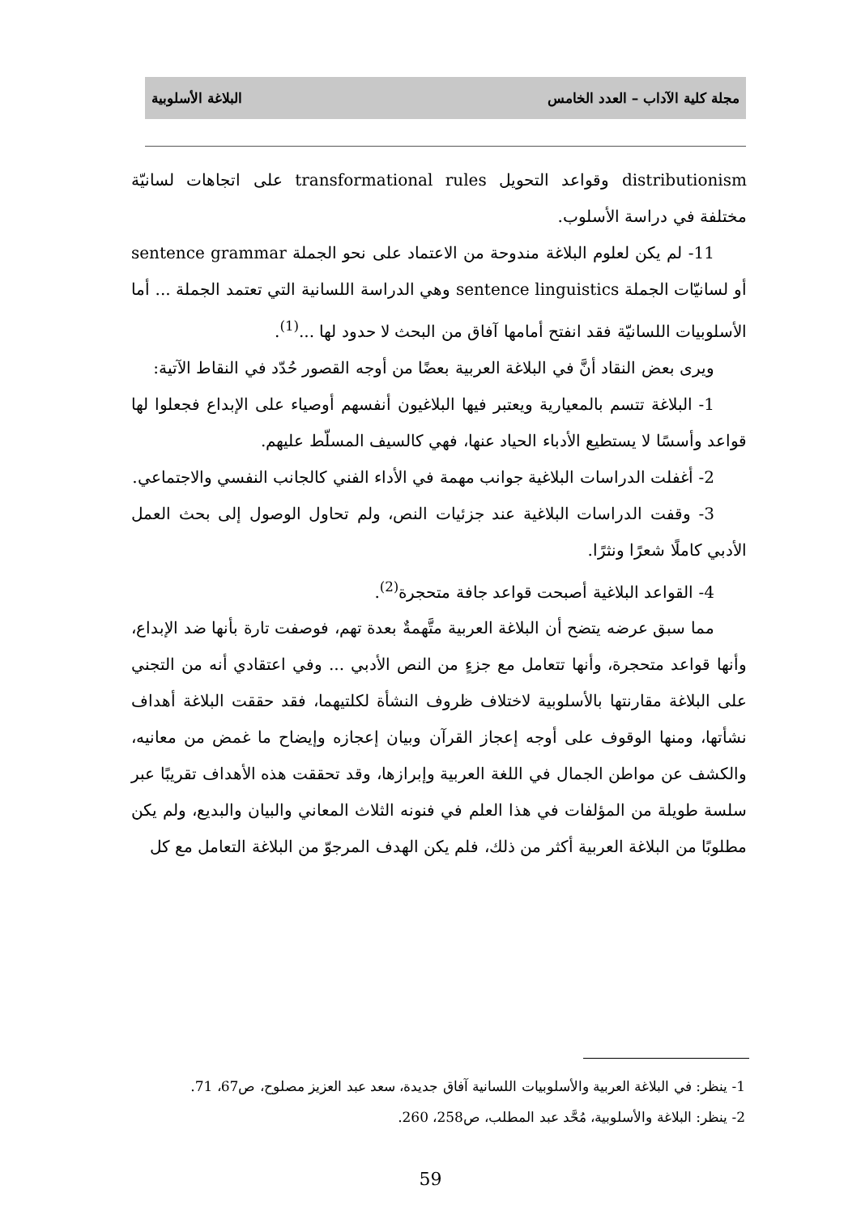مجلة كلية الآداب – العدد الخامس البلاغة الأسلوبية
distributionism وقواعد التحويل transformational rules على اتجاهات لسانيّة مختلفة في دراسة الأسلوب.
11- لم يكن لعلوم البلاغة مندوحة من الاعتماد على نحو الجملة sentence grammar أو لسانيّات الجملة sentence linguistics وهي الدراسة اللسانية التي تعتمد الجملة ... أما الأسلوبيات اللسانيّة فقد انفتح أمامها آفاق من البحث لا حدود لها ...<sup>(1)</sup>.
ويرى بعض النقاد أنَّ في البلاغة العربية بعضًا من أوجه القصور حُدّد في النقاط الآتية:
1- البلاغة تتسم بالمعيارية ويعتبر فيها البلاغيون أنفسهم أوصياء على الإبداع فجعلوا لها قواعد وأسسًا لا يستطيع الأدباء الحياد عنها، فهي كالسيف المسلّط عليهم.
2- أغفلت الدراسات البلاغية جوانب مهمة في الأداء الفني كالجانب النفسي والاجتماعي.
3- وقفت الدراسات البلاغية عند جزئيات النص، ولم تحاول الوصول إلى بحث العمل الأدبي كاملًا شعرًا ونثرًا.
4- القواعد البلاغية أصبحت قواعد جافة متحجرة<sup>(2)</sup>.
مما سبق عرضه يتضح أن البلاغة العربية متَّهمةٌ بعدة تهم، فوصفت تارة بأنها ضد الإبداع، وأنها قواعد متحجرة، وأنها تتعامل مع جزءٍ من النص الأدبي ... وفي اعتقادي أنه من التجني على البلاغة مقارنتها بالأسلوبية لاختلاف ظروف النشأة لكلتيهما، فقد حققت البلاغة أهداف نشأتها، ومنها الوقوف على أوجه إعجاز القرآن وبيان إعجازه وإيضاح ما غمض من معانيه، والكشف عن مواطن الجمال في اللغة العربية وإبرازها، وقد تحققت هذه الأهداف تقريبًا عبر سلسة طويلة من المؤلفات في هذا العلم في فنونه الثلاث المعاني والبيان والبديع، ولم يكن مطلوبًا من البلاغة العربية أكثر من ذلك، فلم يكن الهدف المرجوّ من البلاغة التعامل مع كل
1- ينظر: في البلاغة العربية والأسلوبيات اللسانية آفاق جديدة، سعد عبد العزيز مصلوح، ص67، 71.
2- ينظر: البلاغة والأسلوبية، مُحَّد عبد المطلب، ص258، 260.
59